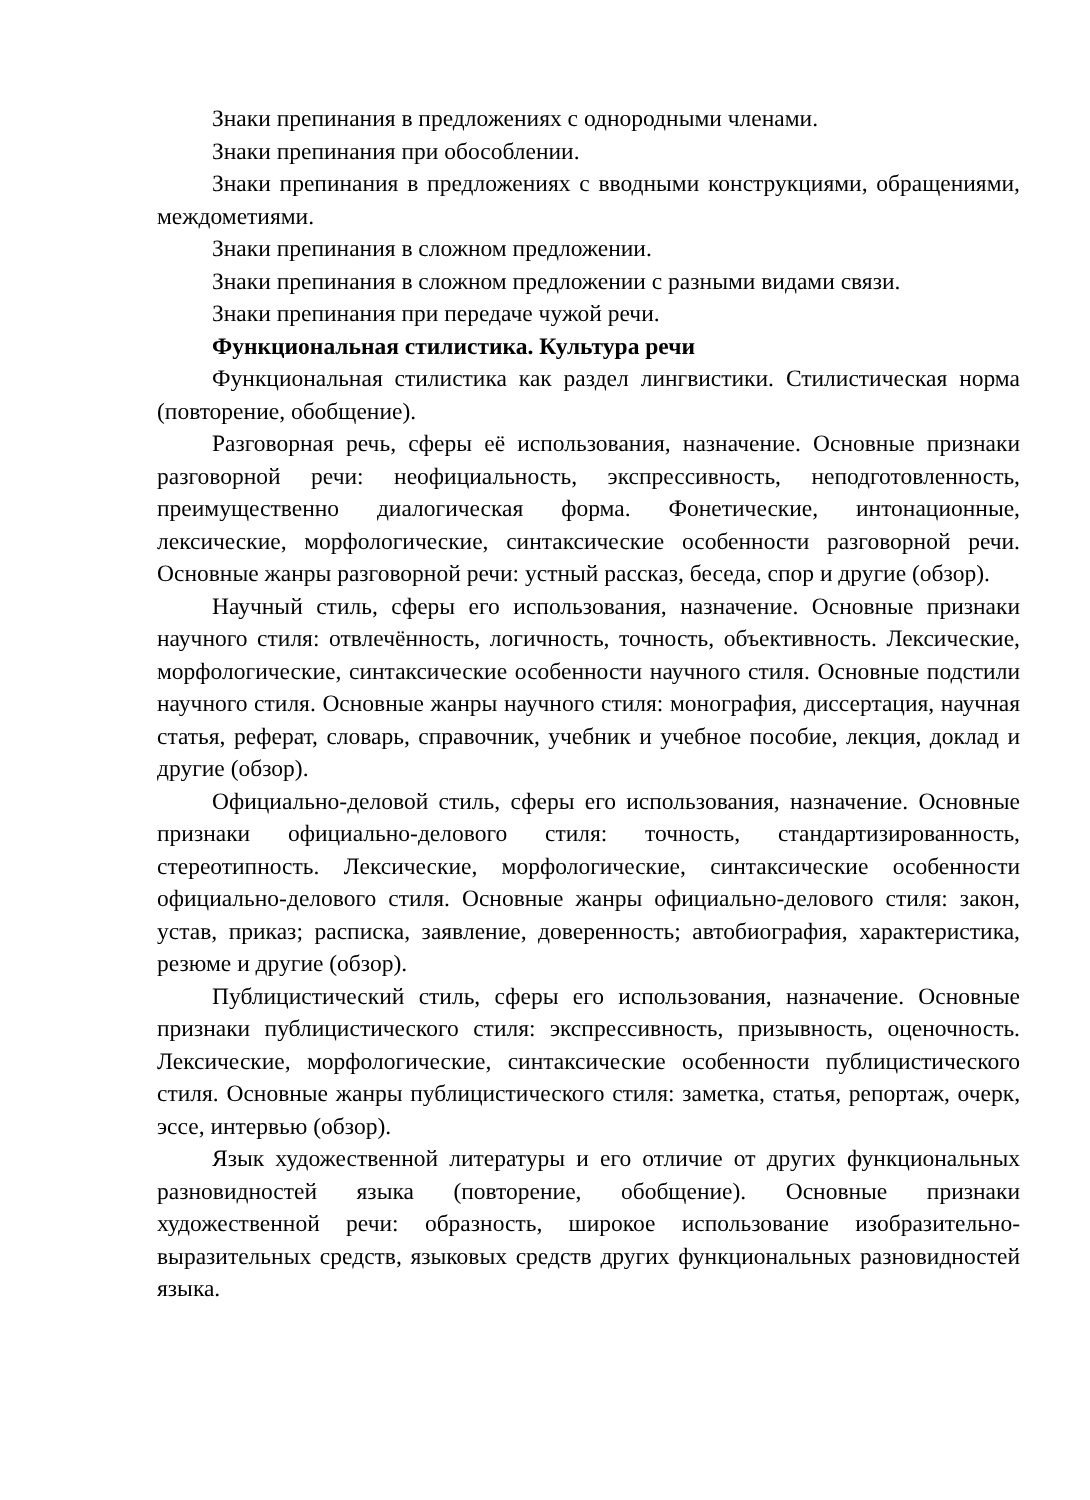Знаки препинания в предложениях с однородными членами.
Знаки препинания при обособлении.
Знаки препинания в предложениях с вводными конструкциями, обращениями, междометиями.
Знаки препинания в сложном предложении.
Знаки препинания в сложном предложении с разными видами связи.
Знаки препинания при передаче чужой речи.
Функциональная стилистика. Культура речи
Функциональная стилистика как раздел лингвистики. Стилистическая норма (повторение, обобщение).
Разговорная речь, сферы её использования, назначение. Основные признаки разговорной речи: неофициальность, экспрессивность, неподготовленность, преимущественно диалогическая форма. Фонетические, интонационные, лексические, морфологические, синтаксические особенности разговорной речи. Основные жанры разговорной речи: устный рассказ, беседа, спор и другие (обзор).
Научный стиль, сферы его использования, назначение. Основные признаки научного стиля: отвлечённость, логичность, точность, объективность. Лексические, морфологические, синтаксические особенности научного стиля. Основные подстили научного стиля. Основные жанры научного стиля: монография, диссертация, научная статья, реферат, словарь, справочник, учебник и учебное пособие, лекция, доклад и другие (обзор).
Официально-деловой стиль, сферы его использования, назначение. Основные признаки официально-делового стиля: точность, стандартизированность, стереотипность. Лексические, морфологические, синтаксические особенности официально-делового стиля. Основные жанры официально-делового стиля: закон, устав, приказ; расписка, заявление, доверенность; автобиография, характеристика, резюме и другие (обзор).
Публицистический стиль, сферы его использования, назначение. Основные признаки публицистического стиля: экспрессивность, призывность, оценочность. Лексические, морфологические, синтаксические особенности публицистического стиля. Основные жанры публицистического стиля: заметка, статья, репортаж, очерк, эссе, интервью (обзор).
Язык художественной литературы и его отличие от других функциональных разновидностей языка (повторение, обобщение). Основные признаки художественной речи: образность, широкое использование изобразительно-выразительных средств, языковых средств других функциональных разновидностей языка.